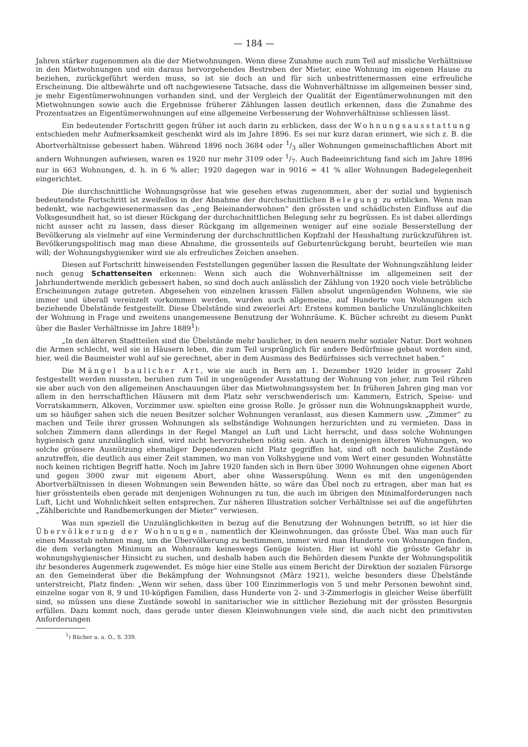— 184 —
Jahren stärker zugenommen als die der Mietwohnungen. Wenn diese Zunahme auch zum Teil auf missliche Verhältnisse in den Mietwohnungen und ein daraus hervorgehendes Bestreben der Mieter, eine Wohnung im eigenen Hause zu beziehen, zurückgeführt werden muss, so ist sie doch an und für sich unbestrittenermassen eine erfreuliche Erscheinung. Die altbewährte und oft nachgewiesene Tatsache, dass die Wohnverhältnisse im allgemeinen besser sind, je mehr Eigentümerwohnungen vorhanden sind, und der Vergleich der Qualität der Eigentümerwohnungen mit den Mietwohnungen sowie auch die Ergebnisse früherer Zählungen lassen deutlich erkennen, dass die Zunahme des Prozentsatzes an Eigentümerwohnungen auf eine allgemeine Verbesserung der Wohnverhältnisse schliessen lässt.
Ein bedeutender Fortschritt gegen früher ist auch darin zu erblicken, dass der Wohnungsausstattung entschieden mehr Aufmerksamkeit geschenkt wird als im Jahre 1896. Es sei nur kurz daran erinnert, wie sich z. B. die Abortverhältnisse gebessert haben. Während 1896 noch 3684 oder 1/3 aller Wohnungen gemeinschaftlichen Abort mit andern Wohnungen aufwiesen, waren es 1920 nur mehr 3109 oder 1/7. Auch Badeeinrichtung fand sich im Jahre 1896 nur in 663 Wohnungen, d. h. in 6 % aller; 1920 dagegen war in 9016 = 41 % aller Wohnungen Badegelegenheit eingerichtet.
Die durchschnittliche Wohnungsgrösse hat wie gesehen etwas zugenommen, aber der sozial und hygienisch bedeutendste Fortschritt ist zweifellos in der Abnahme der durchschnittlichen Belegung zu erblicken. Wenn man bedenkt, wie nachgewiesenermassen das „eng Beieinanderwohnen“ den grössten und schädlichsten Einfluss auf die Volksgesundheit hat, so ist dieser Rückgang der durchschnittlichen Belegung sehr zu begrüssen. Es ist dabei allerdings nicht ausser acht zu lassen, dass dieser Rückgang im allgemeinen weniger auf eine soziale Besserstellung der Bevölkerung als vielmehr auf eine Verminderung der durchschnittlichen Kopfzahl der Haushaltung zurückzuführen ist. Bevölkerungspolitisch mag man diese Abnahme, die grossenteils auf Geburtenrückgang beruht, beurteilen wie man will; der Wohnungshygieniker wird sie als erfreuliches Zeichen ansehen.
Diesen auf Fortschritt hinweisenden Feststellungen gegenüber lassen die Resultate der Wohnungszählung leider noch genug Schattenseiten erkennen: Wenn sich auch die Wohnverhältnisse im allgemeinen seit der Jahrhundertwende merklich gebessert haben, so sind doch auch anlässlich der Zählung von 1920 noch viele betrübliche Erscheinungen zutage getreten. Abgesehen von einzelnen krassen Fällen absolut ungenügenden Wohnens, wie sie immer und überall vereinzelt vorkommen werden, wurden auch allgemeine, auf Hunderte von Wohnungen sich beziehende Übelstände festgestellt. Diese Übelstände sind zweierlei Art: Erstens kommen bauliche Unzulänglichkeiten der Wohnung in Frage und zweitens unangemessene Benutzung der Wohnräume. K. Bücher schreibt zu diesem Punkt über die Basler Verhältnisse im Jahre 1889<sup>1</sup>):
„In den älteren Stadtteilen sind die Übelstände mehr baulicher, in den neuern mehr sozialer Natur. Dort wohnen die Armen schlecht, weil sie in Häusern leben, die zum Teil ursprünglich für andere Bedürfnisse gebaut worden sind, hier, weil die Baumeister wohl auf sie gerechnet, aber in dem Ausmass des Bedürfnisses sich verrechnet haben.“
Die Mängel baulicher Art, wie sie auch in Bern am 1. Dezember 1920 leider in grosser Zahl festgestellt werden mussten, beruhen zum Teil in ungenügender Ausstattung der Wohnung von jeher, zum Teil rühren sie aber auch von den allgemeinen Anschauungen über das Mietwohnungssystem her. In früheren Jahren ging man vor allem in den herrschaftlichen Häusern mit dem Platz sehr verschwenderisch um: Kammern, Estrich, Speise- und Vorratskammern, Alkoven, Vorzimmer usw. spielten eine grosse Rolle. Je grösser nun die Wohnungsknappheit wurde, um so häufiger sahen sich die neuen Besitzer solcher Wohnungen veranlasst, aus diesen Kammern usw. „Zimmer“ zu machen und Teile ihrer grossen Wohnungen als selbständige Wohnungen herzurichten und zu vermieten. Dass in solchen Zimmern dann allerdings in der Regel Mangel an Luft und Licht herrscht, und dass solche Wohnungen hygienisch ganz unzulänglich sind, wird nicht hervorzuheben nötig sein. Auch in denjenigen älteren Wohnungen, wo solche grössere Ausnützung ehemaliger Dependenzen nicht Platz gegriffen hat, sind oft noch bauliche Zustände anzutreffen, die deutlich aus einer Zeit stammen, wo man von Volkshygiene und vom Wert einer gesunden Wohnstätte noch keinen richtigen Begriff hatte. Noch im Jahre 1920 fanden sich in Bern über 3000 Wohnungen ohne eigenen Abort und gegen 3000 zwar mit eigenem Abort, aber ohne Wasserspülung. Wenn es mit den ungenügenden Abortverhältnissen in diesen Wohnungen sein Bewenden hätte, so wäre das Übel noch zu ertragen, aber man hat es hier grösstenteils eben gerade mit denjenigen Wohnungen zu tun, die auch im übrigen den Minimalforderungen nach Luft, Licht und Wohnlichkeit selten entsprechen. Zur näheren Illustration solcher Verhältnisse sei auf die angeführten „Zählberichte und Randbemerkungen der Mieter“ verwiesen.
Was nun speziell die Unzulänglichkeiten in bezug auf die Benutzung der Wohnungen betrifft, so ist hier die Übervölkerung der Wohnungen, namentlich der Kleinwohnungen, das grösste Übel. Was man auch für einen Massstab nehmen mag, um die Übervölkerung zu bestimmen, immer wird man Hunderte von Wohnungen finden, die dem verlangten Minimum an Wohnraum keineswegs Genüge leisten. Hier ist wohl die grösste Gefahr in wohnungshygienischer Hinsicht zu suchen, und deshalb haben auch die Behörden diesem Punkte der Wohnungspolitik ihr besonderes Augenmerk zugewendet. Es möge hier eine Stelle aus einem Bericht der Direktion der sozialen Fürsorge an den Gemeinderat über die Bekämpfung der Wohnungsnot (März 1921), welche besonders diese Übelstände unterstreicht, Platz finden: „Wenn wir sehen, dass über 100 Einzimmerlogis von 5 und mehr Personen bewohnt sind, einzelne sogar von 8, 9 und 10-köpfigen Familien, dass Hunderte von 2- und 3-Zimmerlogis in gleicher Weise überfüllt sind, so müssen uns diese Zustände sowohl in sanitarischer wie in sittlicher Beziehung mit der grössten Besorgnis erfüllen. Dazu kommt noch, dass gerade unter diesen Kleinwohnungen viele sind, die auch nicht den primitivsten Anforderungen
<sup>1</sup>) Bücher a. a. O., S. 339.